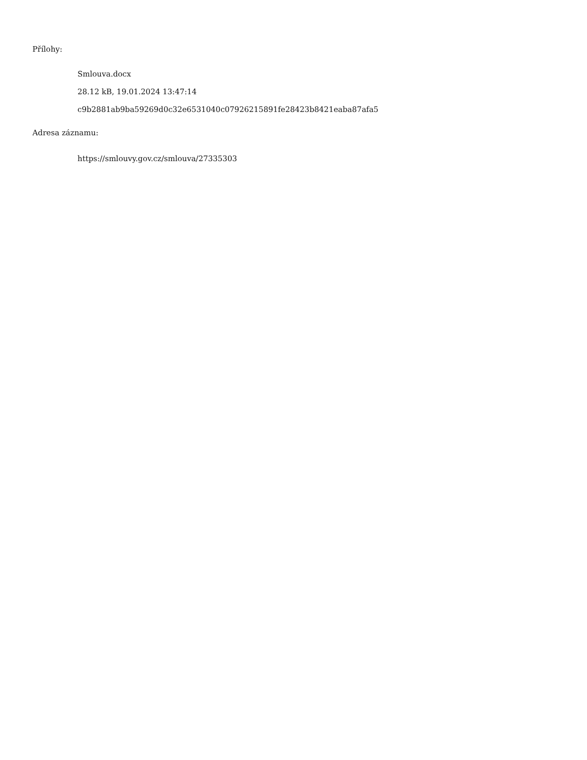Přílohy:
Smlouva.docx
28.12 kB, 19.01.2024 13:47:14
c9b2881ab9ba59269d0c32e6531040c07926215891fe28423b8421eaba87afa5
Adresa záznamu:
https://smlouvy.gov.cz/smlouva/27335303